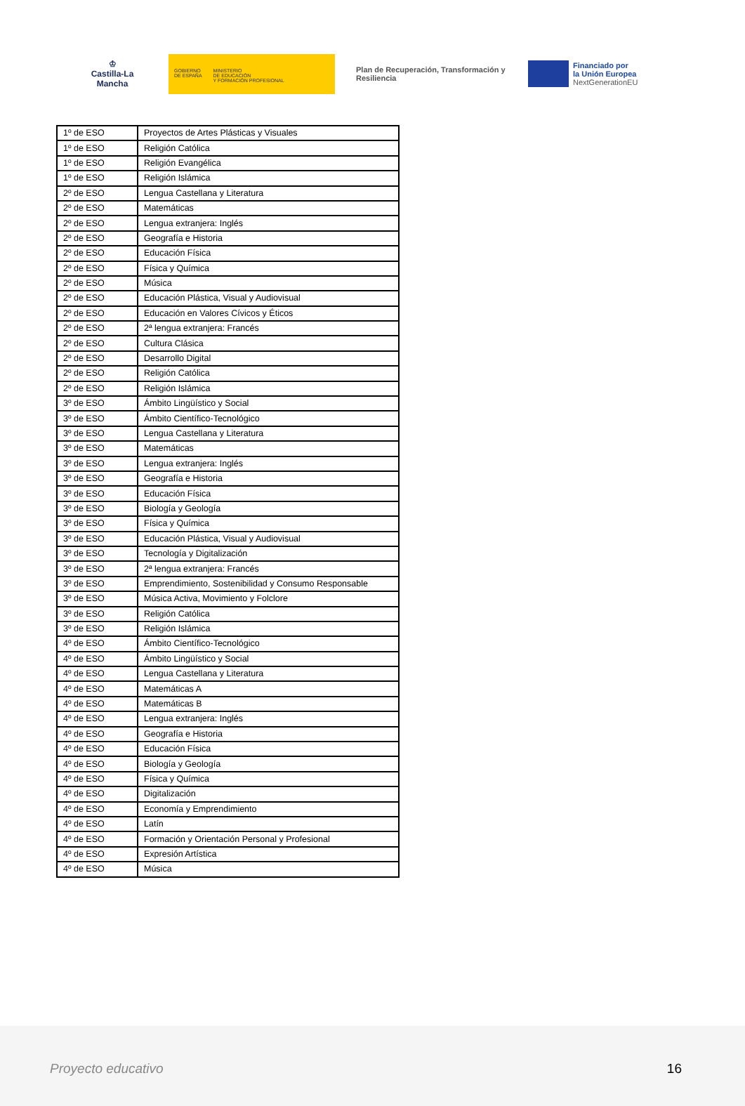♔
Castilla-La Mancha
GOBIERNO
DE ESPAÑA
MINISTERIO
DE EDUCACIÓN
Y FORMACIÓN PROFESIONAL
Plan de Recuperación, Transformación y Resiliencia
Financiado por
la Unión Europea
NextGenerationEU
| 1º de ESO | Proyectos de Artes Plásticas y Visuales |
| 1º de ESO | Religión Católica |
| 1º de ESO | Religión Evangélica |
| 1º de ESO | Religión Islámica |
| 2º de ESO | Lengua Castellana y Literatura |
| 2º de ESO | Matemáticas |
| 2º de ESO | Lengua extranjera: Inglés |
| 2º de ESO | Geografía e Historia |
| 2º de ESO | Educación Física |
| 2º de ESO | Física y Química |
| 2º de ESO | Música |
| 2º de ESO | Educación Plástica, Visual y Audiovisual |
| 2º de ESO | Educación en Valores Cívicos y Éticos |
| 2º de ESO | 2ª lengua extranjera: Francés |
| 2º de ESO | Cultura Clásica |
| 2º de ESO | Desarrollo Digital |
| 2º de ESO | Religión Católica |
| 2º de ESO | Religión Islámica |
| 3º de ESO | Ámbito Lingüístico y Social |
| 3º de ESO | Ámbito Científico-Tecnológico |
| 3º de ESO | Lengua Castellana y Literatura |
| 3º de ESO | Matemáticas |
| 3º de ESO | Lengua extranjera: Inglés |
| 3º de ESO | Geografía e Historia |
| 3º de ESO | Educación Física |
| 3º de ESO | Biología y Geología |
| 3º de ESO | Física y Química |
| 3º de ESO | Educación Plástica, Visual y Audiovisual |
| 3º de ESO | Tecnología y Digitalización |
| 3º de ESO | 2ª lengua extranjera: Francés |
| 3º de ESO | Emprendimiento, Sostenibilidad y Consumo Responsable |
| 3º de ESO | Música Activa, Movimiento y Folclore |
| 3º de ESO | Religión Católica |
| 3º de ESO | Religión Islámica |
| 4º de ESO | Ámbito Científico-Tecnológico |
| 4º de ESO | Ámbito Lingüístico y Social |
| 4º de ESO | Lengua Castellana y Literatura |
| 4º de ESO | Matemáticas A |
| 4º de ESO | Matemáticas B |
| 4º de ESO | Lengua extranjera: Inglés |
| 4º de ESO | Geografía e Historia |
| 4º de ESO | Educación Física |
| 4º de ESO | Biología y Geología |
| 4º de ESO | Física y Química |
| 4º de ESO | Digitalización |
| 4º de ESO | Economía y Emprendimiento |
| 4º de ESO | Latín |
| 4º de ESO | Formación y Orientación Personal y Profesional |
| 4º de ESO | Expresión Artística |
| 4º de ESO | Música |
Proyecto educativo 16